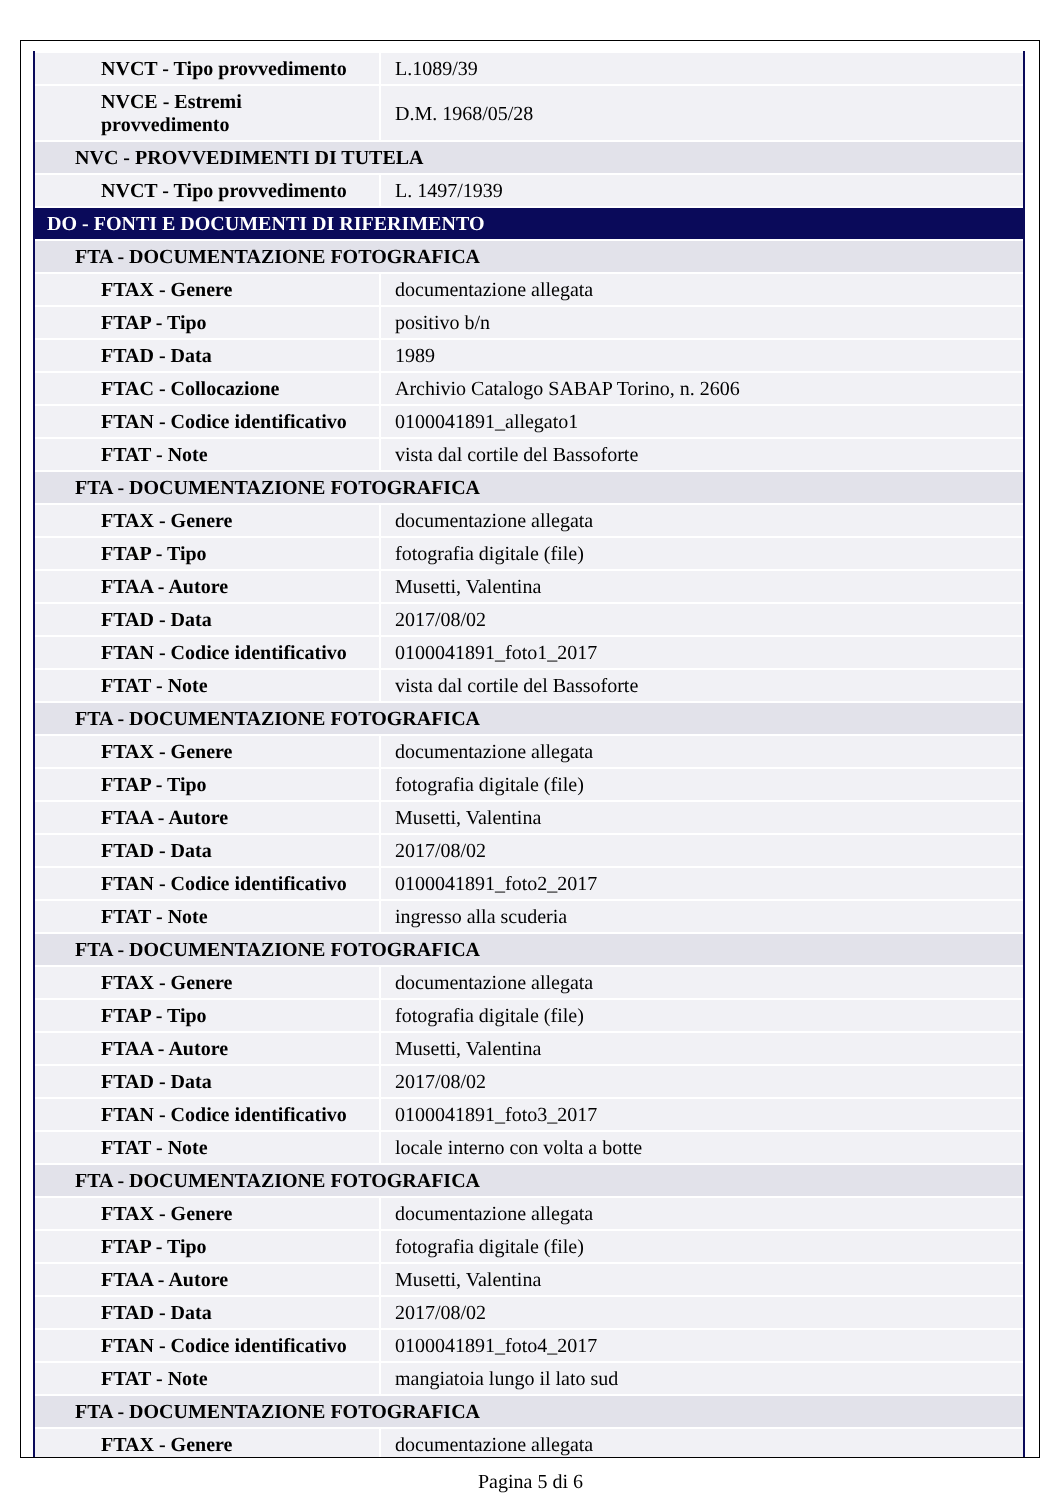| NVCT - Tipo provvedimento | L.1089/39 |
| NVCE - Estremi provvedimento | D.M. 1968/05/28 |
| NVC - PROVVEDIMENTI DI TUTELA | |
| NVCT - Tipo provvedimento | L. 1497/1939 |
| DO - FONTI E DOCUMENTI DI RIFERIMENTO | |
| FTA - DOCUMENTAZIONE FOTOGRAFICA | |
| FTAX - Genere | documentazione allegata |
| FTAP - Tipo | positivo b/n |
| FTAD - Data | 1989 |
| FTAC - Collocazione | Archivio Catalogo SABAP Torino, n. 2606 |
| FTAN - Codice identificativo | 0100041891_allegato1 |
| FTAT - Note | vista dal cortile del Bassoforte |
| FTA - DOCUMENTAZIONE FOTOGRAFICA | |
| FTAX - Genere | documentazione allegata |
| FTAP - Tipo | fotografia digitale (file) |
| FTAA - Autore | Musetti, Valentina |
| FTAD - Data | 2017/08/02 |
| FTAN - Codice identificativo | 0100041891_foto1_2017 |
| FTAT - Note | vista dal cortile del Bassoforte |
| FTA - DOCUMENTAZIONE FOTOGRAFICA | |
| FTAX - Genere | documentazione allegata |
| FTAP - Tipo | fotografia digitale (file) |
| FTAA - Autore | Musetti, Valentina |
| FTAD - Data | 2017/08/02 |
| FTAN - Codice identificativo | 0100041891_foto2_2017 |
| FTAT - Note | ingresso alla scuderia |
| FTA - DOCUMENTAZIONE FOTOGRAFICA | |
| FTAX - Genere | documentazione allegata |
| FTAP - Tipo | fotografia digitale (file) |
| FTAA - Autore | Musetti, Valentina |
| FTAD - Data | 2017/08/02 |
| FTAN - Codice identificativo | 0100041891_foto3_2017 |
| FTAT - Note | locale interno con volta a botte |
| FTA - DOCUMENTAZIONE FOTOGRAFICA | |
| FTAX - Genere | documentazione allegata |
| FTAP - Tipo | fotografia digitale (file) |
| FTAA - Autore | Musetti, Valentina |
| FTAD - Data | 2017/08/02 |
| FTAN - Codice identificativo | 0100041891_foto4_2017 |
| FTAT - Note | mangiatoia lungo il lato sud |
| FTA - DOCUMENTAZIONE FOTOGRAFICA | |
| FTAX - Genere | documentazione allegata |
Pagina 5 di 6